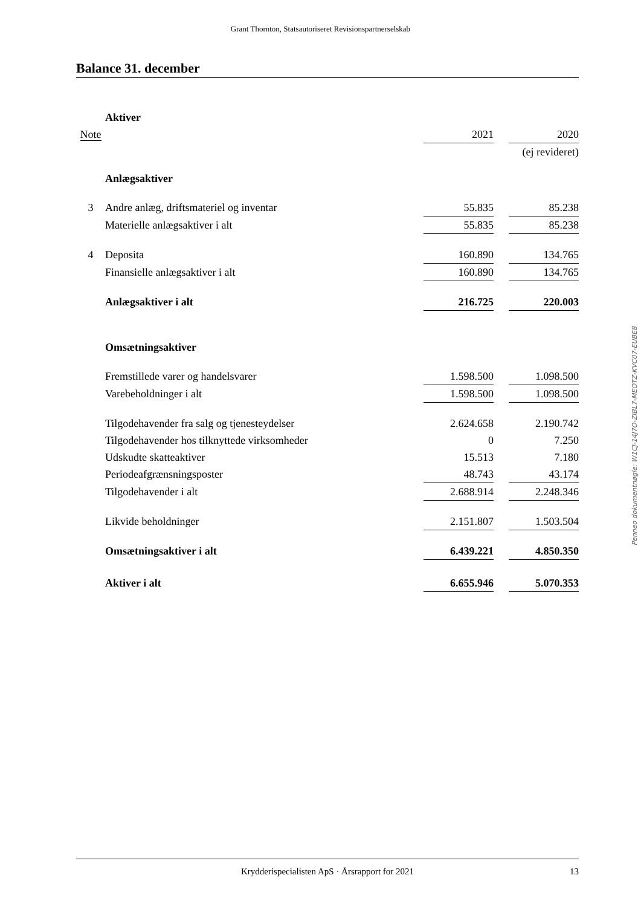Grant Thornton, Statsautoriseret Revisionspartnerselskab
Balance 31. december
| | Aktiver | | | |
| Note | | 2021 | | 2020 |
| | | | | (ej revideret) |
| | Anlægsaktiver | | | |
| 3 | Andre anlæg, driftsmateriel og inventar | 55.835 | | 85.238 |
| | Materielle anlægsaktiver i alt | 55.835 | | 85.238 |
| 4 | Deposita | 160.890 | | 134.765 |
| | Finansielle anlægsaktiver i alt | 160.890 | | 134.765 |
| | Anlægsaktiver i alt | 216.725 | | 220.003 |
| | Omsætningsaktiver | | | |
| | Fremstillede varer og handelsvarer | 1.598.500 | | 1.098.500 |
| | Varebeholdninger i alt | 1.598.500 | | 1.098.500 |
| | Tilgodehavender fra salg og tjenesteydelser | 2.624.658 | | 2.190.742 |
| | Tilgodehavender hos tilknyttede virksomheder | 0 | | 7.250 |
| | Udskudte skatteaktiver | 15.513 | | 7.180 |
| | Periodeafgrænsningsposter | 48.743 | | 43.174 |
| | Tilgodehavender i alt | 2.688.914 | | 2.248.346 |
| | Likvide beholdninger | 2.151.807 | | 1.503.504 |
| | Omsætningsaktiver i alt | 6.439.221 | | 4.850.350 |
| | Aktiver i alt | 6.655.946 | | 5.070.353 |
Penneo dokumentnøgle: W1CJ-14J7O-ZIBL7-MEOTZ-KVC07-EUBE8
Krydderispecialisten ApS · Årsrapport for 2021 13